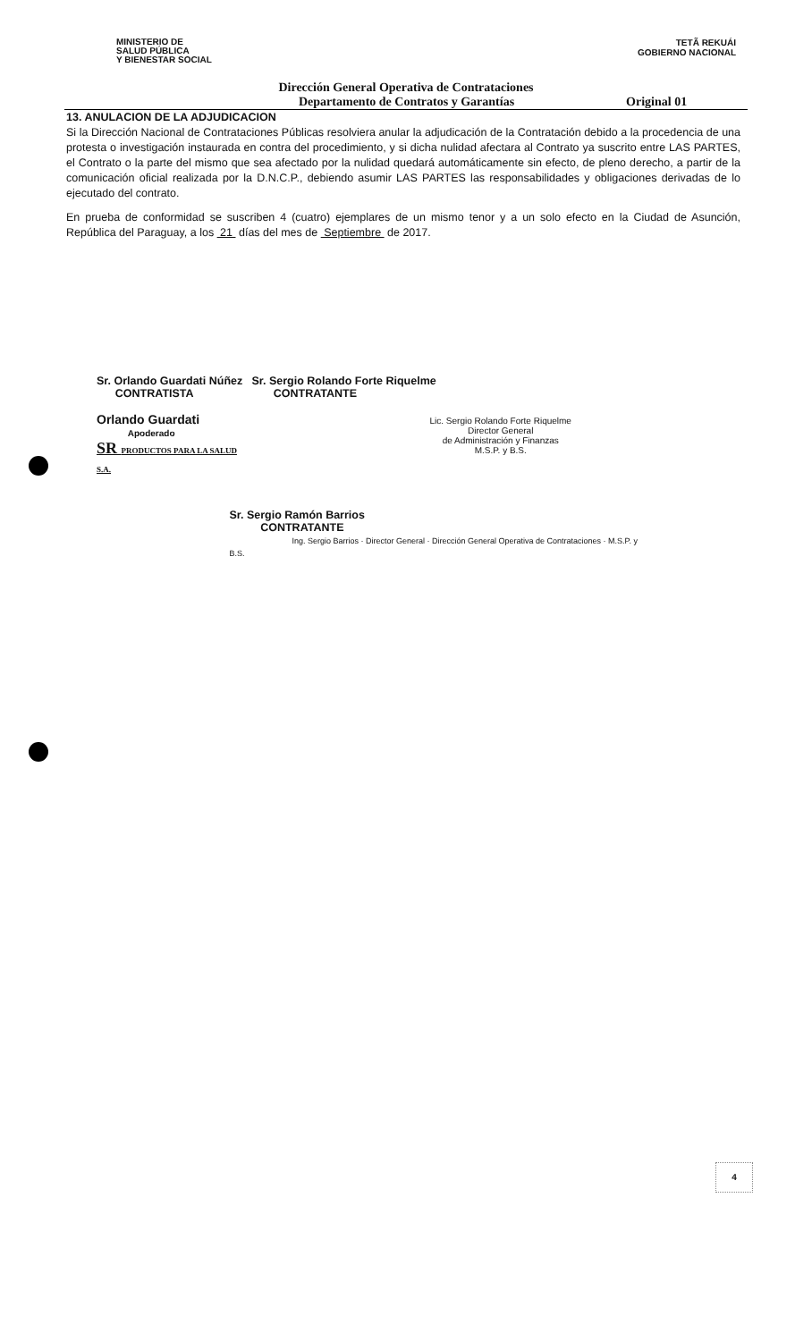MINISTERIO DE
SALUD PÚBLICA
Y BIENESTAR SOCIAL
TETÃ REKUÁI
GOBIERNO NACIONAL
Dirección General Operativa de Contrataciones
Departamento de Contratos y Garantías Original 01
13. ANULACION DE LA ADJUDICACION
Si la Dirección Nacional de Contrataciones Públicas resolviera anular la adjudicación de la Contratación debido a la procedencia de una protesta o investigación instaurada en contra del procedimiento, y si dicha nulidad afectara al Contrato ya suscrito entre LAS PARTES, el Contrato o la parte del mismo que sea afectado por la nulidad quedará automáticamente sin efecto, de pleno derecho, a partir de la comunicación oficial realizada por la D.N.C.P., debiendo asumir LAS PARTES las responsabilidades y obligaciones derivadas de lo ejecutado del contrato.
En prueba de conformidad se suscriben 4 (cuatro) ejemplares de un mismo tenor y a un solo efecto en la Ciudad de Asunción, República del Paraguay, a los 21 días del mes de Septiembre de 2017.
Sr. Orlando Guardati Núñez
CONTRATISTA
Orlando Guardati
Apoderado
SR PRODUCTOS PARA LA SALUD S.A.
Sr. Sergio Rolando Forte Riquelme
CONTRATANTE
Lic. Sergio Rolando Forte Riquelme
Director General
de Administración y Finanzas
M.S.P. y B.S.
Sr. Sergio Ramón Barrios
CONTRATANTE
Ing. Sergio Barrios · Director General · Dirección General Operativa de Contrataciones · M.S.P. y B.S.
4